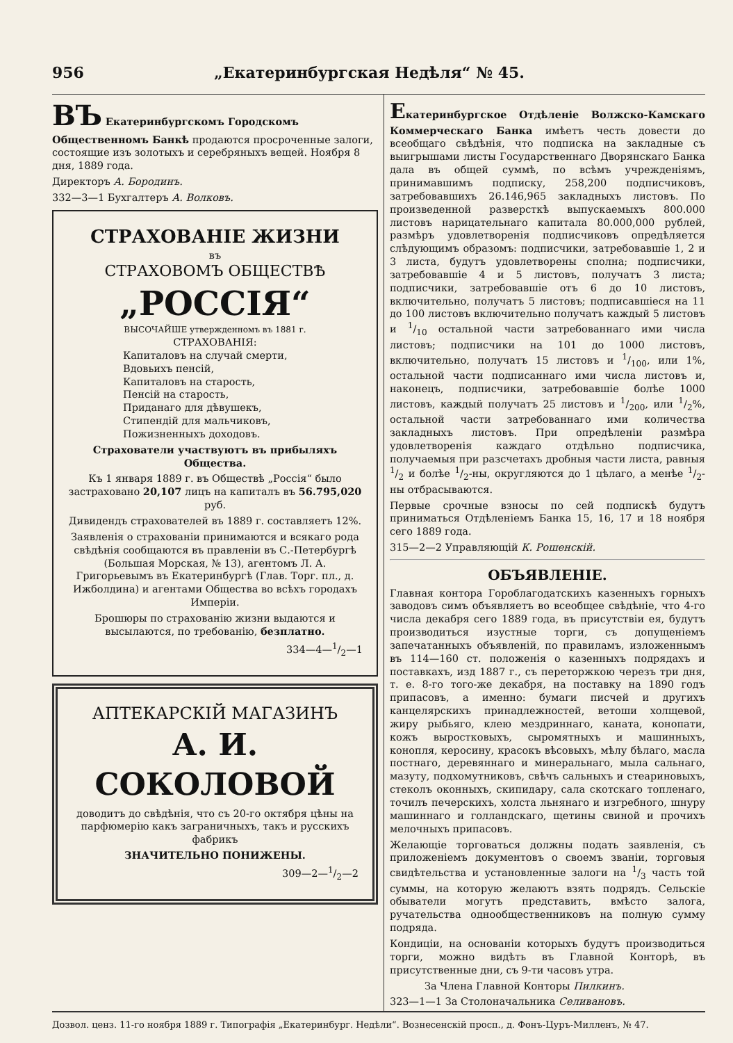956 „Екатеринбургская Недѣля“ № 45.
ВЪ Екатеринбургскомъ Городскомъ Общественномъ Банкѣ продаются просроченные залоги, состоящие изъ золотыхъ и серебряныхъ вещей. Ноября 8 дня, 1889 года.
Директоръ А. Бородинъ.
332—3—1 Бухгалтеръ А. Волковъ.
СТРАХОВАНІЕ ЖИЗНИ
въ
СТРАХОВОМЪ ОБЩЕСТВѢ
„РОССІЯ“
ВЫСОЧАЙШЕ утвержденномъ въ 1881 г.
СТРАХОВАНІЯ:
Капиталовъ на случай смерти,
Вдовьихъ пенсій,
Капиталовъ на старость,
Пенсій на старость,
Приданаго для дѣвушекъ,
Стипендій для мальчиковъ,
Пожизненныхъ доходовъ.
Страхователи участвуютъ въ прибыляхъ Общества.
Къ 1 января 1889 г. въ Обществѣ „Россія“ было застраховано 20,107 лицъ на капиталъ въ 56.795,020 руб.
Дивидендъ страхователей въ 1889 г. составляетъ 12%.
Заявленія о страхованіи принимаются и всякаго рода свѣдѣнія сообщаются въ правленіи въ С.-Петербургѣ (Большая Морская, № 13), агентомъ Л. А. Григорьевымъ въ Екатеринбургѣ (Глав. Торг. пл., д. Ижболдина) и агентами Общества во всѣхъ городахъ Имперіи.
Брошюры по страхованію жизни выдаются и высылаются, по требованію, безплатно.
334—4—1/2—1
АПТЕКАРСКІЙ МАГАЗИНЪ
А. И. СОКОЛОВОЙ
доводитъ до свѣдѣнія, что съ 20-го октября цѣны на парфюмерію какъ заграничныхъ, такъ и русскихъ фабрикъ
ЗНАЧИТЕЛЬНО ПОНИЖЕНЫ.
309—2—1/2—2
Екатеринбургское Отдѣленіе Волжско-Камскаго Коммерческаго Банка имѣетъ честь довести до всеобщаго свѣдѣнія, что подписка на закладные съ выигрышами листы Государственнаго Дворянскаго Банка дала въ общей суммѣ, по всѣмъ учрежденіямъ, принимавшимъ подписку, 258,200 подписчиковъ, затребовавшихъ 26.146,965 закладныхъ листовъ. По произведенной разверсткѣ выпускаемыхъ 800.000 листовъ нарицательнаго капитала 80.000,000 рублей, размѣръ удовлетворенія подписчиковъ опредѣляется слѣдующимъ образомъ: подписчики, затребовавшіе 1, 2 и 3 листа, будутъ удовлетворены сполна; подписчики, затребовавшіе 4 и 5 листовъ, получатъ 3 листа; подписчики, затребовавшіе отъ 6 до 10 листовъ, включительно, получатъ 5 листовъ; подписавшіеся на 11 до 100 листовъ включительно получатъ каждый 5 листовъ и 1/10 остальной части затребованнаго ими числа листовъ; подписчики на 101 до 1000 листовъ, включительно, получатъ 15 листовъ и 1/100, или 1%, остальной части подписаннаго ими числа листовъ и, наконецъ, подписчики, затребовавшіе болѣе 1000 листовъ, каждый получатъ 25 листовъ и 1/200, или 1/2%, остальной части затребованнаго ими количества закладныхъ листовъ. При опредѣленіи размѣра удовлетворенія каждаго отдѣльно подписчика, получаемыя при разсчетахъ дробныя части листа, равныя 1/2 и болѣе 1/2-ны, округляются до 1 цѣлаго, а менѣе 1/2-ны отбрасываются.
Первые срочные взносы по сей подпискѣ будутъ приниматься Отдѣленіемъ Банка 15, 16, 17 и 18 ноября сего 1889 года.
315—2—2 Управляющій К. Рошенскій.
ОБЪЯВЛЕНІЕ.
Главная контора Гороблагодатскихъ казенныхъ горныхъ заводовъ симъ объявляетъ во всеобщее свѣдѣніе, что 4-го числа декабря сего 1889 года, въ присутствіи ея, будутъ производиться изустные торги, съ допущеніемъ запечатанныхъ объявленій, по правиламъ, изложеннымъ въ 114—160 ст. положенія о казенныхъ подрядахъ и поставкахъ, изд 1887 г., съ переторжкою черезъ три дня, т. е. 8-го того-же декабря, на поставку на 1890 годъ припасовъ, а именно: бумаги писчей и другихъ канцелярскихъ принадлежностей, ветоши холщевой, жиру рыбьяго, клею мездриннаго, каната, конопати, кожъ выростковыхъ, сыромятныхъ и машинныхъ, конопля, керосину, красокъ вѣсовыхъ, мѣлу бѣлаго, масла постнаго, деревяннаго и минеральнаго, мыла сальнаго, мазуту, подхомутниковъ, свѣчъ сальныхъ и стеариновыхъ, стеколъ оконныхъ, скипидару, сала скотскаго топленаго, точилъ печерскихъ, холста льнянаго и изгребного, шнуру машиннаго и голландскаго, щетины свиной и прочихъ мелочныхъ припасовъ.
Желающіе торговаться должны подать заявленія, съ приложеніемъ документовъ о своемъ званіи, торговыя свидѣтельства и установленные залоги на 1/3 часть той суммы, на которую желаютъ взять подрядъ. Сельскіе обыватели могутъ представить, вмѣсто залога, ручательства однообщественниковъ на полную сумму подряда.
Кондиціи, на основаніи которыхъ будутъ производиться торги, можно видѣть въ Главной Конторѣ, въ присутственные дни, съ 9-ти часовъ утра.
За Члена Главной Конторы Пилкинъ.
323—1—1 За Столоначальника Селивановъ.
Дозвол. ценз. 11-го ноября 1889 г. Типографія „Екатеринбург. Недѣли“. Вознесенскій просп., д. Фонъ-Цуръ-Милленъ, № 47.